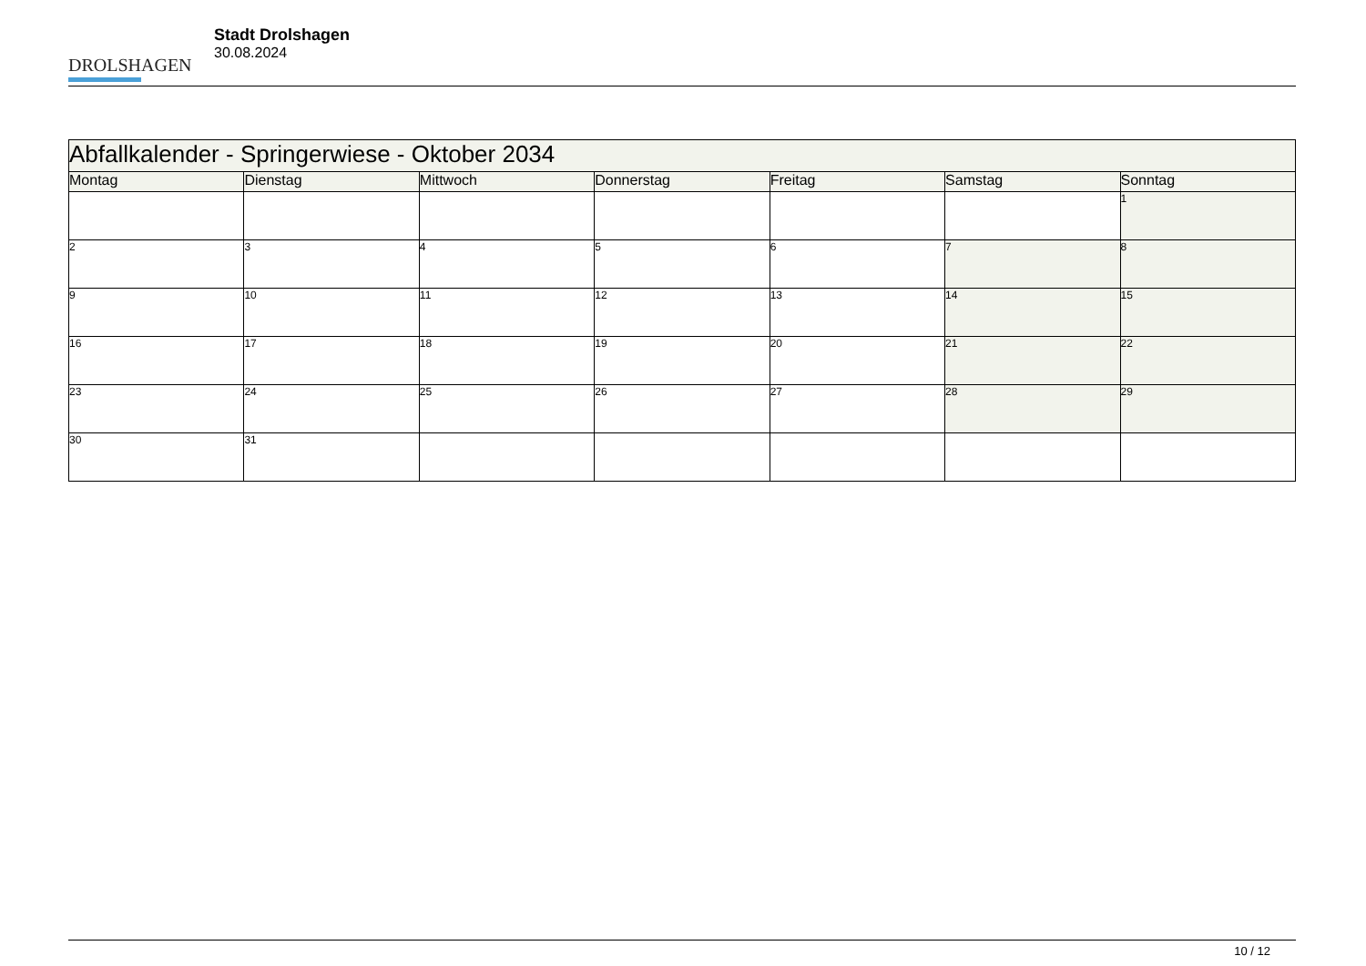DROLSHAGEN
Stadt Drolshagen
30.08.2024
| Abfallkalender - Springerwiese - Oktober 2034 | | | | | | |
| --- | --- | --- | --- | --- | --- | --- |
| Montag | Dienstag | Mittwoch | Donnerstag | Freitag | Samstag | Sonntag |
| | | | | | | 1 |
| 2 | 3 | 4 | 5 | 6 | 7 | 8 |
| 9 | 10 | 11 | 12 | 13 | 14 | 15 |
| 16 | 17 | 18 | 19 | 20 | 21 | 22 |
| 23 | 24 | 25 | 26 | 27 | 28 | 29 |
| 30 | 31 | | | | | |
10 / 12